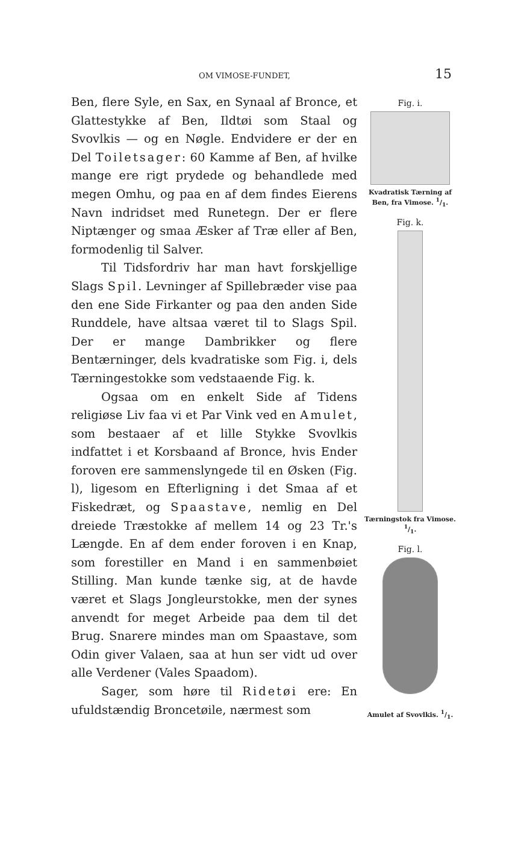OM VIMOSE-FUNDET, 15
Ben, flere Syle, en Sax, en Synaal af Bronce, et Glattestykke af Ben, Ildtøi som Staal og Svovlkis — og en Nøgle. Endvidere er der en Del Toiletsager: 60 Kamme af Ben, af hvilke mange ere rigt prydede og behandlede med megen Omhu, og paa en af dem findes Eierens Navn indridset med Runetegn. Der er flere Niptænger og smaa Æsker af Træ eller af Ben, formodenlig til Salver.
Til Tidsfordriv har man havt forskjellige Slags Spil. Levninger af Spillebræder vise paa den ene Side Firkanter og paa den anden Side Runddele, have altsaa været til to Slags Spil. Der er mange Dambrikker og flere Bentærninger, dels kvadratiske som Fig. i, dels Tærningestokke som vedstaaende Fig. k.
Ogsaa om en enkelt Side af Tidens religiøse Liv faa vi et Par Vink ved en Amulet, som bestaaer af et lille Stykke Svovlkis indfattet i et Korsbaand af Bronce, hvis Ender foroven ere sammenslyngede til en Øsken (Fig. l), ligesom en Efterligning i det Smaa af et Fiskedræt, og Spaastave, nemlig en Del dreiede Træstokke af mellem 14 og 23 Tr.'s Længde. En af dem ender foroven i en Knap, som forestiller en Mand i en sammenbøiet Stilling. Man kunde tænke sig, at de havde været et Slags Jongleurstokke, men der synes anvendt for meget Arbeide paa dem til det Brug. Snarere mindes man om Spaastave, som Odin giver Valaen, saa at hun ser vidt ud over alle Verdener (Vales Spaadom).
Sager, som høre til Ridetøi ere: En ufuldstændig Broncetøile, nærmest som
Fig. i.
Kvadratisk Tærning af Ben, fra Vimose. 1/1.
Fig. k.
Tærningstok fra Vimose. 1/1.
Fig. l.
Amulet af Svovlkis. 1/1.